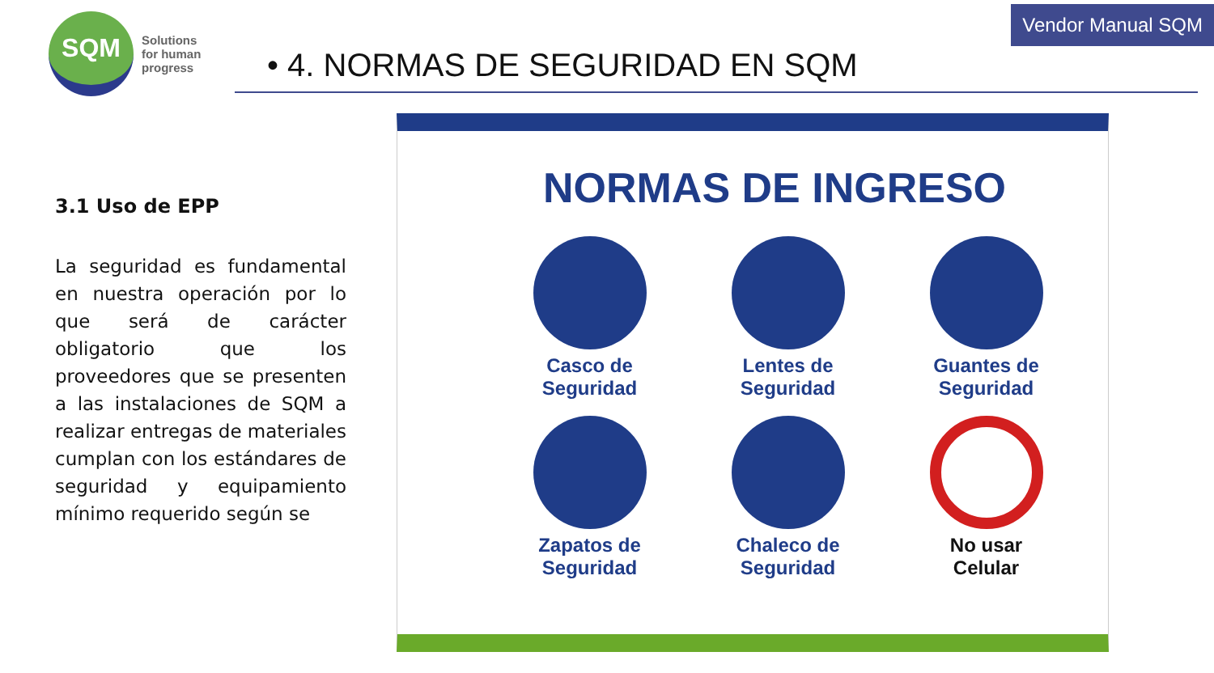SQM
Solutions
for human
progress
Vendor Manual SQM
• 4. NORMAS DE SEGURIDAD EN SQM
3.1 Uso de EPP
La seguridad es fundamental en nuestra operación por lo que será de carácter obligatorio que los proveedores que se presenten a las instalaciones de SQM a realizar entregas de materiales cumplan con los estándares de seguridad y equipamiento mínimo requerido según se
NORMAS DE INGRESO
Casco de
Seguridad
Lentes de
Seguridad
Guantes de
Seguridad
Zapatos de
Seguridad
Chaleco de
Seguridad
No usar
Celular